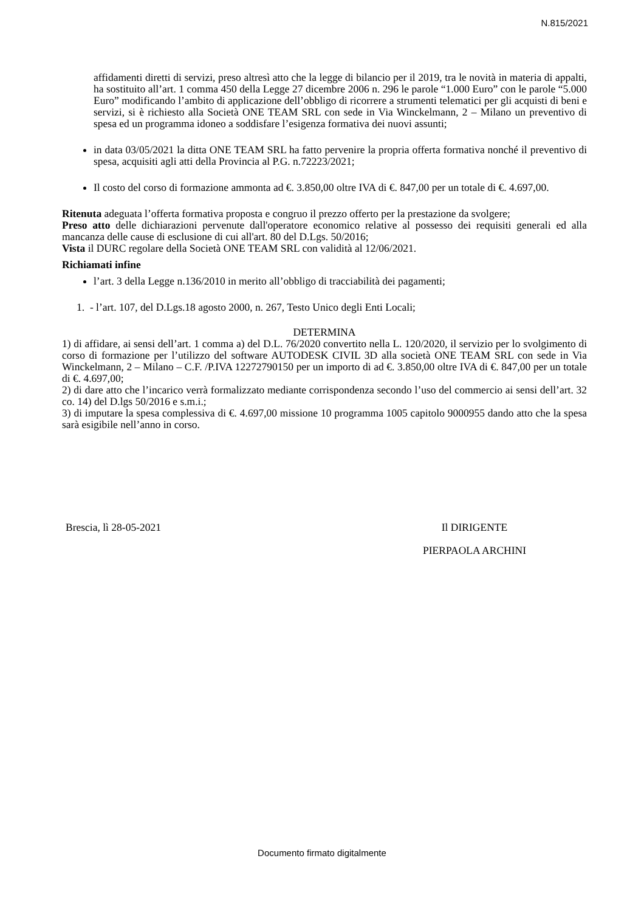N.815/2021
affidamenti diretti di servizi, preso altresì atto che la legge di bilancio per il 2019, tra le novità in materia di appalti, ha sostituito all’art. 1 comma 450 della Legge 27 dicembre 2006 n. 296 le parole “1.000 Euro” con le parole “5.000 Euro” modificando l’ambito di applicazione dell’obbligo di ricorrere a strumenti telematici per gli acquisti di beni e servizi, si è richiesto alla Società ONE TEAM SRL con sede in Via Winckelmann, 2 – Milano un preventivo di spesa ed un programma idoneo a soddisfare l’esigenza formativa dei nuovi assunti;
in data 03/05/2021 la ditta ONE TEAM SRL ha fatto pervenire la propria offerta formativa nonché il preventivo di spesa, acquisiti agli atti della Provincia al P.G. n.72223/2021;
Il costo del corso di formazione ammonta ad €. 3.850,00 oltre IVA di €. 847,00 per un totale di €. 4.697,00.
Ritenuta adeguata l’offerta formativa proposta e congruo il prezzo offerto per la prestazione da svolgere;
Preso atto delle dichiarazioni pervenute dall'operatore economico relative al possesso dei requisiti generali ed alla mancanza delle cause di esclusione di cui all'art. 80 del D.Lgs. 50/2016;
Vista il DURC regolare della Società ONE TEAM SRL con validità al 12/06/2021.
Richiamati infine
l’art. 3 della Legge n.136/2010 in merito all’obbligo di tracciabilità dei pagamenti;
1. - l’art. 107, del D.Lgs.18 agosto 2000, n. 267, Testo Unico degli Enti Locali;
DETERMINA
1) di affidare, ai sensi dell’art. 1 comma a) del D.L. 76/2020 convertito nella L. 120/2020, il servizio per lo svolgimento di corso di formazione per l’utilizzo del software AUTODESK CIVIL 3D alla società ONE TEAM SRL con sede in Via Winckelmann, 2 – Milano – C.F. /P.IVA 12272790150 per un importo di ad €. 3.850,00 oltre IVA di €. 847,00 per un totale di €. 4.697,00;
2) di dare atto che l’incarico verrà formalizzato mediante corrispondenza secondo l’uso del commercio ai sensi dell’art. 32 co. 14) del D.lgs 50/2016 e s.m.i.;
3) di imputare la spesa complessiva di €. 4.697,00 missione 10 programma 1005 capitolo 9000955 dando atto che la spesa sarà esigibile nell’anno in corso.
Brescia, lì 28-05-2021 Il DIRIGENTE
PIERPAOLA ARCHINI
Documento firmato digitalmente